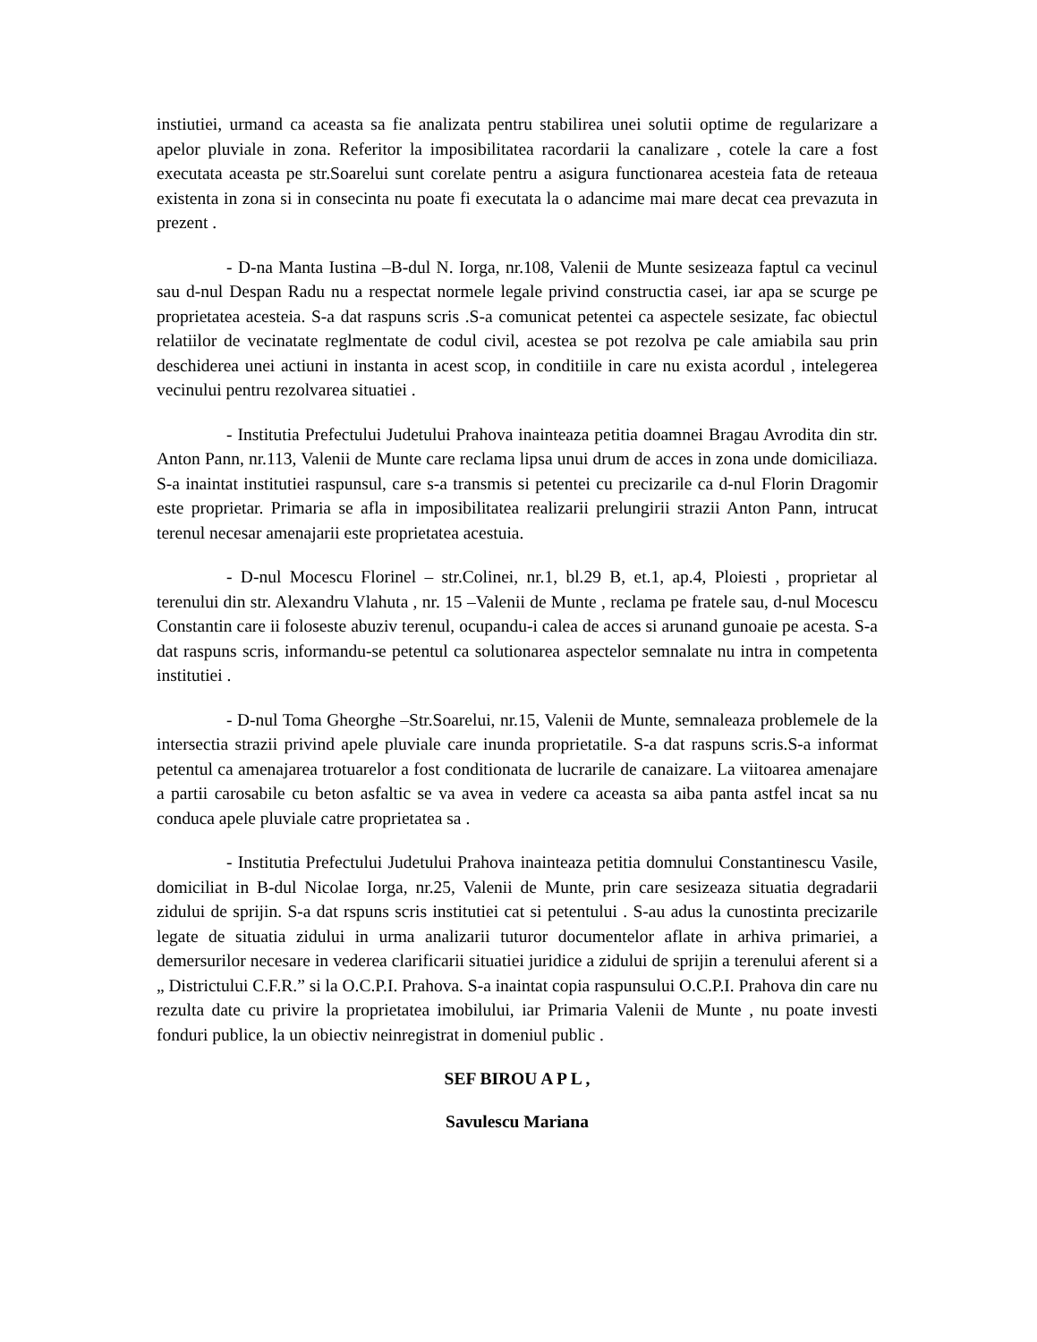instiutiei, urmand ca aceasta sa fie analizata pentru stabilirea unei solutii optime de regularizare a apelor pluviale in zona. Referitor la imposibilitatea racordarii la canalizare , cotele la care a fost executata aceasta pe str.Soarelui sunt corelate pentru a asigura functionarea acesteia fata de reteaua existenta in zona si in consecinta nu poate fi executata la o adancime mai mare decat cea prevazuta in prezent .
- D-na Manta Iustina –B-dul N. Iorga, nr.108, Valenii de Munte sesizeaza faptul ca vecinul sau d-nul Despan Radu nu a respectat normele legale privind constructia casei, iar apa se scurge pe proprietatea acesteia. S-a dat raspuns scris .S-a comunicat petentei ca aspectele sesizate, fac obiectul relatiilor de vecinatate reglmentate de codul civil, acestea se pot rezolva pe cale amiabila sau prin deschiderea unei actiuni in instanta in acest scop, in conditiile in care nu exista acordul , intelegerea vecinului pentru rezolvarea situatiei .
- Institutia Prefectului Judetului Prahova inainteaza petitia doamnei Bragau Avrodita din str. Anton Pann, nr.113, Valenii de Munte care reclama lipsa unui drum de acces in zona unde domiciliaza. S-a inaintat institutiei raspunsul, care s-a transmis si petentei cu precizarile ca d-nul Florin Dragomir este proprietar. Primaria se afla in imposibilitatea realizarii prelungirii strazii Anton Pann, intrucat terenul necesar amenajarii este proprietatea acestuia.
- D-nul Mocescu Florinel – str.Colinei, nr.1, bl.29 B, et.1, ap.4, Ploiesti , proprietar al terenului din str. Alexandru Vlahuta , nr. 15 –Valenii de Munte , reclama pe fratele sau, d-nul Mocescu Constantin care ii foloseste abuziv terenul, ocupandu-i calea de acces si arunand gunoaie pe acesta. S-a dat raspuns scris, informandu-se petentul ca solutionarea aspectelor semnalate nu intra in competenta institutiei .
- D-nul Toma Gheorghe –Str.Soarelui, nr.15, Valenii de Munte, semnaleaza problemele de la intersectia strazii privind apele pluviale care inunda proprietatile. S-a dat raspuns scris.S-a informat petentul ca amenajarea trotuarelor a fost conditionata de lucrarile de canaizare. La viitoarea amenajare a partii carosabile cu beton asfaltic se va avea in vedere ca aceasta sa aiba panta astfel incat sa nu conduca apele pluviale catre proprietatea sa .
- Institutia Prefectului Judetului Prahova inainteaza petitia domnului Constantinescu Vasile, domiciliat in B-dul Nicolae Iorga, nr.25, Valenii de Munte, prin care sesizeaza situatia degradarii zidului de sprijin. S-a dat rspuns scris institutiei cat si petentului . S-au adus la cunostinta precizarile legate de situatia zidului in urma analizarii tuturor documentelor aflate in arhiva primariei, a demersurilor necesare in vederea clarificarii situatiei juridice a zidului de sprijin a terenului aferent si a „ Districtului C.F.R.” si la O.C.P.I. Prahova. S-a inaintat copia raspunsului O.C.P.I. Prahova din care nu rezulta date cu privire la proprietatea imobilului, iar Primaria Valenii de Munte , nu poate investi fonduri publice, la un obiectiv neinregistrat in domeniul public .
SEF BIROU A P L ,
Savulescu Mariana